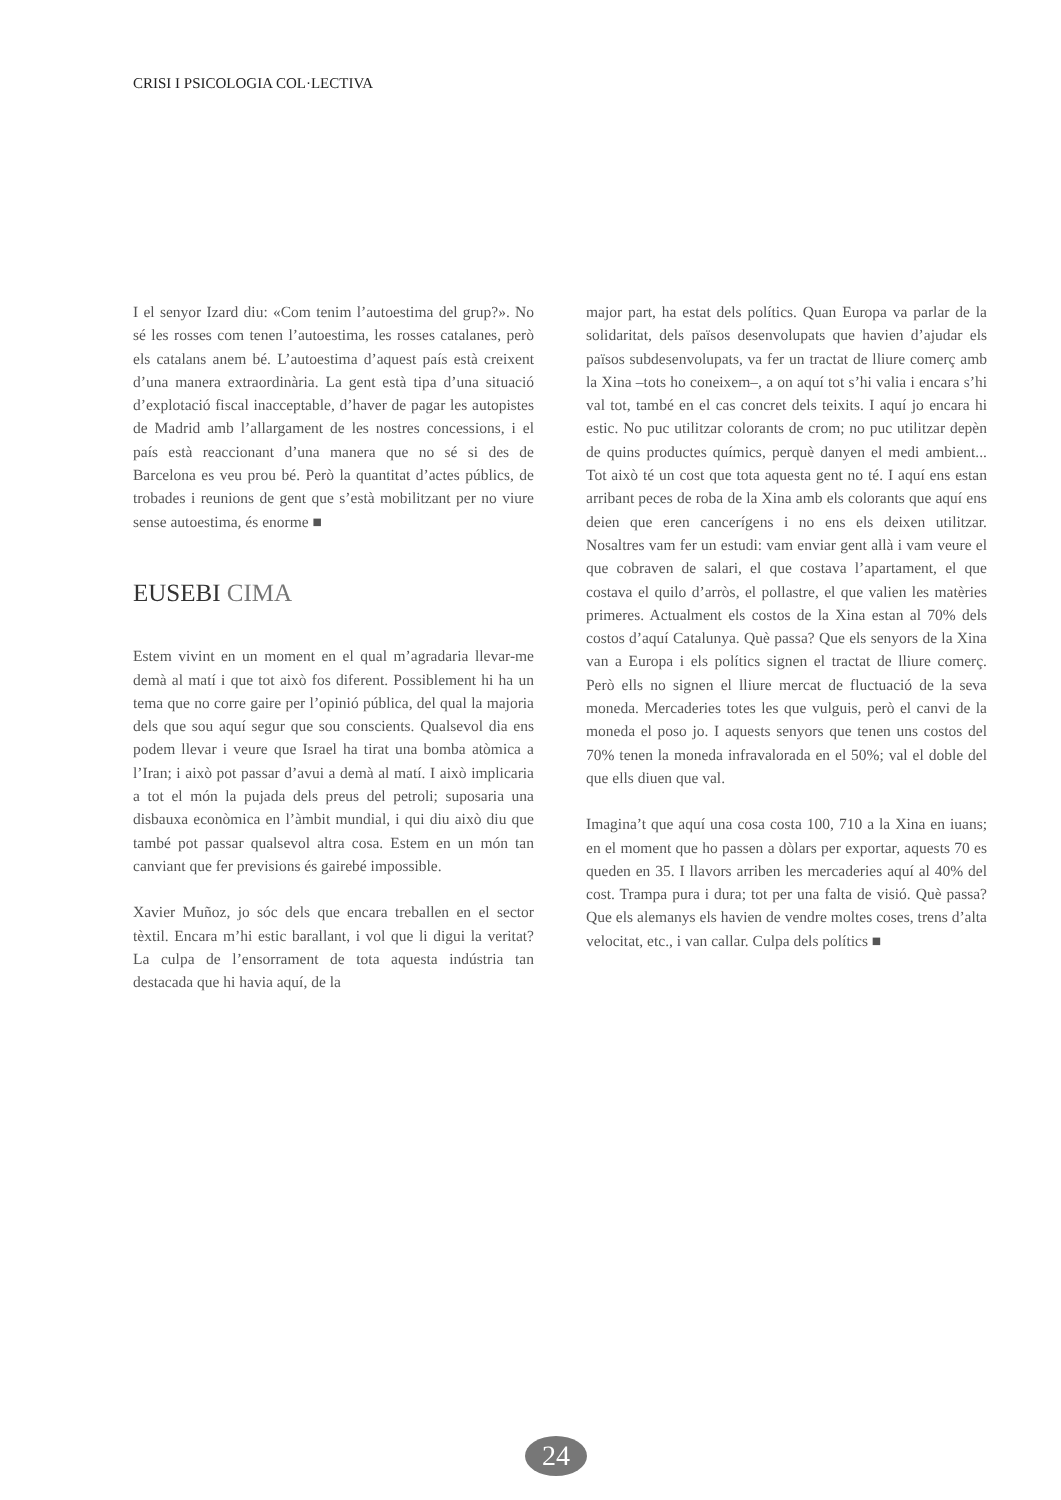CRISI I PSICOLOGIA COL·LECTIVA
I el senyor Izard diu: «Com tenim l’autoestima del grup?». No sé les rosses com tenen l’autoestima, les rosses catalanes, però els catalans anem bé. L’autoestima d’aquest país està creixent d’una manera extraordinària. La gent està tipa d’una situació d’explotació fiscal inacceptable, d’haver de pagar les autopistes de Madrid amb l’allargament de les nostres concessions, i el país està reaccionant d’una manera que no sé si des de Barcelona es veu prou bé. Però la quantitat d’actes públics, de trobades i reunions de gent que s’està mobilitzant per no viure sense autoestima, és enorme ■
EUSEBI CIMA
Estem vivint en un moment en el qual m’agradaria llevar-me demà al matí i que tot això fos diferent. Possiblement hi ha un tema que no corre gaire per l’opinió pública, del qual la majoria dels que sou aquí segur que sou conscients. Qualsevol dia ens podem llevar i veure que Israel ha tirat una bomba atòmica a l’Iran; i això pot passar d’avui a demà al matí. I això implicaria a tot el món la pujada dels preus del petroli; suposaria una disbauxa econòmica en l’àmbit mundial, i qui diu això diu que també pot passar qualsevol altra cosa. Estem en un món tan canviant que fer previsions és gairebé impossible.
Xavier Muñoz, jo sóc dels que encara treballen en el sector tèxtil. Encara m’hi estic barallant, i vol que li digui la veritat? La culpa de l’ensorrament de tota aquesta indústria tan destacada que hi havia aquí, de la
major part, ha estat dels polítics. Quan Europa va parlar de la solidaritat, dels països desenvolupats que havien d’ajudar els països subdesenvolupats, va fer un tractat de lliure comerç amb la Xina –tots ho coneixem–, a on aquí tot s’hi valia i encara s’hi val tot, també en el cas concret dels teixits. I aquí jo encara hi estic. No puc utilitzar colorants de crom; no puc utilitzar depèn de quins productes químics, perquè danyen el medi ambient... Tot això té un cost que tota aquesta gent no té. I aquí ens estan arribant peces de roba de la Xina amb els colorants que aquí ens deien que eren cancerígens i no ens els deixen utilitzar. Nosaltres vam fer un estudi: vam enviar gent allà i vam veure el que cobraven de salari, el que costava l’apartament, el que costava el quilo d’arròs, el pollastre, el que valien les matèries primeres. Actualment els costos de la Xina estan al 70% dels costos d’aquí Catalunya. Què passa? Que els senyors de la Xina van a Europa i els polítics signen el tractat de lliure comerç. Però ells no signen el lliure mercat de fluctuació de la seva moneda. Mercaderies totes les que vulguis, però el canvi de la moneda el poso jo. I aquests senyors que tenen uns costos del 70% tenen la moneda infravalorada en el 50%; val el doble del que ells diuen que val.
Imagina’t que aquí una cosa costa 100, 710 a la Xina en iuans; en el moment que ho passen a dòlars per exportar, aquests 70 es queden en 35. I llavors arriben les mercaderies aquí al 40% del cost. Trampa pura i dura; tot per una falta de visió. Què passa? Que els alemanys els havien de vendre moltes coses, trens d’alta velocitat, etc., i van callar. Culpa dels polítics ■
24